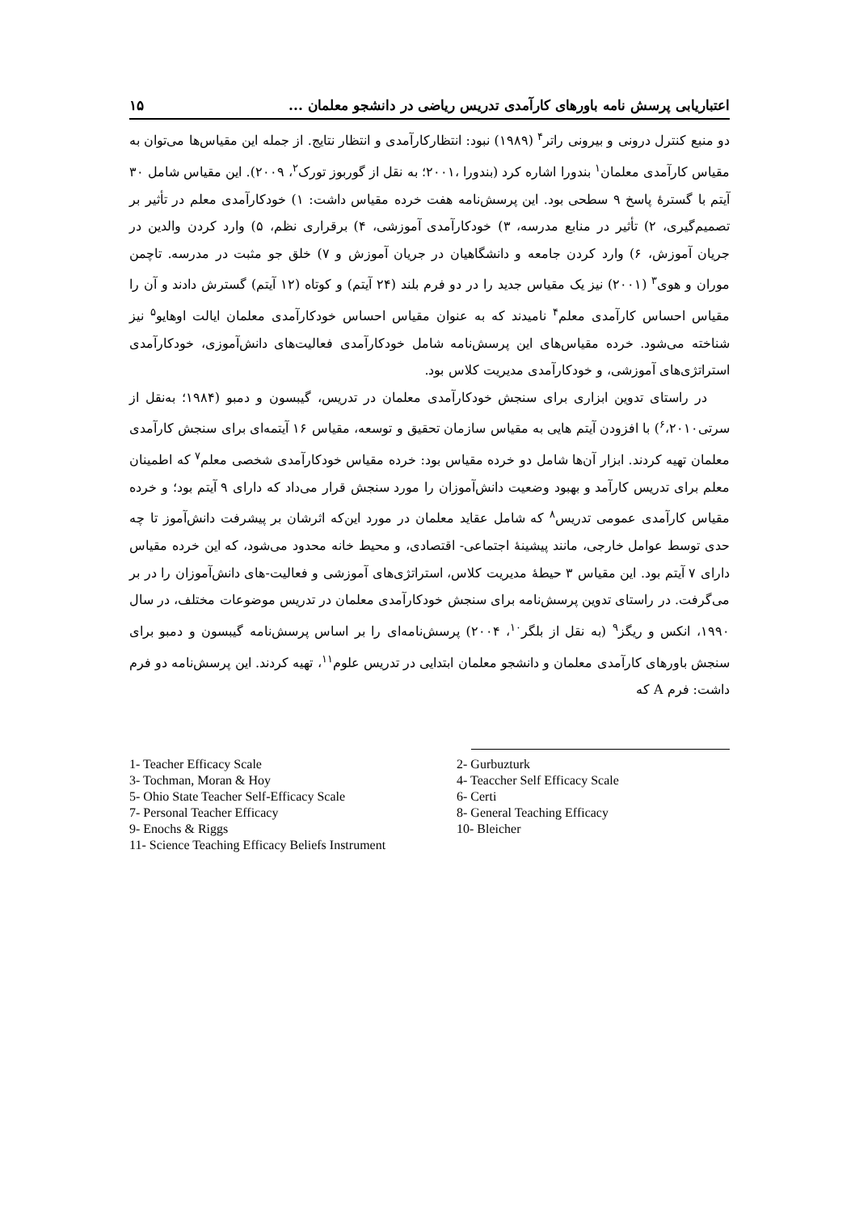اعتباریابی پرسش نامه باورهای کارآمدی تدریس ریاضی در دانشجو معلمان ... ۱۵
دو منبع کنترل درونی و بیرونی راتر<sup>۴</sup> (۱۹۸۹) نبود: انتظارکارآمدی و انتظار نتایج. از جمله این مقیاس‌ها می‌توان به مقیاس کارآمدی معلمان<sup>۱</sup> بندورا اشاره کرد (بندورا ،۲۰۰۱؛ به نقل از گوربوز تورک<sup>۲</sup>، ۲۰۰۹). این مقیاس شامل ۳۰ آیتم با گسترهٔ پاسخ ۹ سطحی بود. این پرسش‌نامه هفت خرده مقیاس داشت: ۱) خودکارآمدی معلم در تأثیر بر تصمیم‌گیری، ۲) تأثیر در منابع مدرسه، ۳) خودکارآمدی آموزشی، ۴) برقراری نظم، ۵) وارد کردن والدین در جریان آموزش، ۶) وارد کردن جامعه و دانشگاهیان در جریان آموزش و ۷) خلق جو مثبت در مدرسه. تاچمن موران و هوی<sup>۳</sup> (۲۰۰۱) نیز یک مقیاس جدید را در دو فرم بلند (۲۴ آیتم) و کوتاه (۱۲ آیتم) گسترش دادند و آن را مقیاس احساس کارآمدی معلم<sup>۴</sup> نامیدند که به عنوان مقیاس احساس خودکارآمدی معلمان ایالت اوهایو<sup>۵</sup> نیز شناخته می‌شود. خرده مقیاس‌های این پرسش‌نامه شامل خودکارآمدی فعالیت‌های دانش‌آموزی، خودکارآمدی استراتژی‌های آموزشی، و خودکارآمدی مدیریت کلاس بود.
در راستای تدوین ابزاری برای سنجش خودکارآمدی معلمان در تدریس، گیبسون و دمبو (۱۹۸۴؛ به‌نقل از سرتی<sup>۶</sup>،۲۰۱۰) با افزودن آیتم هایی به مقیاس سازمان تحقیق و توسعه، مقیاس ۱۶ آیتمه‌ای برای سنجش کارآمدی معلمان تهیه کردند. ابزار آن‌ها شامل دو خرده مقیاس بود: خرده مقیاس خودکارآمدی شخصی معلم<sup>۷</sup> که اطمینان معلم برای تدریس کارآمد و بهبود وضعیت دانش‌آموزان را مورد سنجش قرار می‌داد که دارای ۹ آیتم بود؛ و خرده مقیاس کارآمدی عمومی تدریس<sup>۸</sup> که شامل عقاید معلمان در مورد این‌که اثرشان بر پیشرفت دانش‌آموز تا چه حدی توسط عوامل خارجی، مانند پیشینهٔ اجتماعی- اقتصادی، و محیط خانه محدود می‌شود، که این خرده مقیاس دارای ۷ آیتم بود. این مقیاس ۳ حیطهٔ مدیریت کلاس، استراتژی‌های آموزشی و فعالیت-های دانش‌آموزان را در بر می‌گرفت. در راستای تدوین پرسش‌نامه برای سنجش خودکارآمدی معلمان در تدریس موضوعات مختلف، در سال ۱۹۹۰، انکس و ریگز<sup>۹</sup> (به نقل از بلگر<sup>۱۰</sup>، ۲۰۰۴) پرسش‌نامه‌ای را بر اساس پرسش‌نامه گیبسون و دمبو برای سنجش باورهای کارآمدی معلمان و دانشجو معلمان ابتدایی در تدریس علوم<sup>۱۱</sup>، تهیه کردند. این پرسش‌نامه دو فرم داشت: فرم A که
1- Teacher Efficacy Scale
2- Gurbuzturk
3- Tochman, Moran & Hoy
4- Teaccher Self Efficacy Scale
5- Ohio State Teacher Self-Efficacy Scale
6- Certi
7- Personal Teacher Efficacy
8- General Teaching Efficacy
9- Enochs & Riggs
10- Bleicher
11- Science Teaching Efficacy Beliefs Instrument